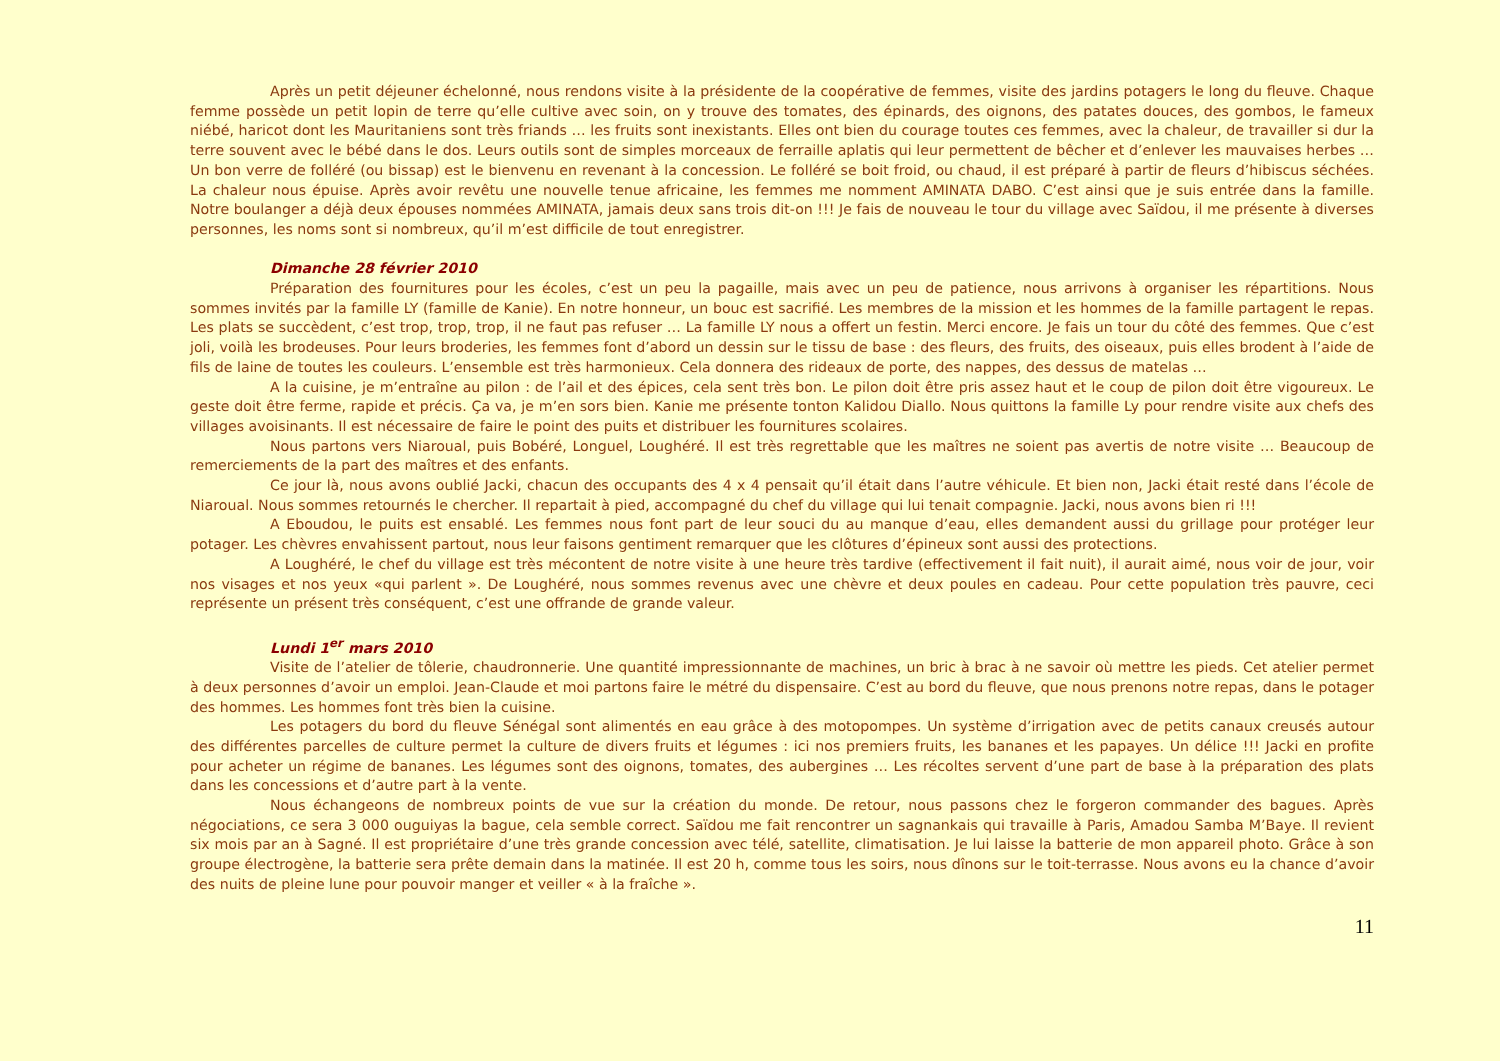Après un petit déjeuner échelonné, nous rendons visite à la présidente de la coopérative de femmes, visite des jardins potagers le long du fleuve. Chaque femme possède un petit lopin de terre qu’elle cultive avec soin, on y trouve des tomates, des épinards, des oignons, des patates douces, des gombos, le fameux niébé, haricot dont les Mauritaniens sont très friands … les fruits sont inexistants. Elles ont bien du courage toutes ces femmes, avec la chaleur, de travailler si dur la terre souvent avec le bébé dans le dos. Leurs outils sont de simples morceaux de ferraille aplatis qui leur permettent de bêcher et d’enlever les mauvaises herbes … Un bon verre de folléré (ou bissap) est le bienvenu en revenant à la concession. Le folléré se boit froid, ou chaud, il est préparé à partir de fleurs d’hibiscus séchées. La chaleur nous épuise. Après avoir revêtu une nouvelle tenue africaine, les femmes me nomment AMINATA DABO. C’est ainsi que je suis entrée dans la famille. Notre boulanger a déjà deux épouses nommées AMINATA, jamais deux sans trois dit-on !!! Je fais de nouveau le tour du village avec Saïdou, il me présente à diverses personnes, les noms sont si nombreux, qu’il m’est difficile de tout enregistrer.
Dimanche 28 février 2010
Préparation des fournitures pour les écoles, c’est un peu la pagaille, mais avec un peu de patience, nous arrivons à organiser les répartitions. Nous sommes invités par la famille LY (famille de Kanie). En notre honneur, un bouc est sacrifié. Les membres de la mission et les hommes de la famille partagent le repas. Les plats se succèdent, c’est trop, trop, trop, il ne faut pas refuser … La famille LY nous a offert un festin. Merci encore. Je fais un tour du côté des femmes. Que c’est joli, voilà les brodeuses. Pour leurs broderies, les femmes font d’abord un dessin sur le tissu de base : des fleurs, des fruits, des oiseaux, puis elles brodent à l’aide de fils de laine de toutes les couleurs. L’ensemble est très harmonieux. Cela donnera des rideaux de porte, des nappes, des dessus de matelas …
A la cuisine, je m’entraîne au pilon : de l’ail et des épices, cela sent très bon. Le pilon doit être pris assez haut et le coup de pilon doit être vigoureux. Le geste doit être ferme, rapide et précis. Ça va, je m’en sors bien. Kanie me présente tonton Kalidou Diallo. Nous quittons la famille Ly pour rendre visite aux chefs des villages avoisinants. Il est nécessaire de faire le point des puits et distribuer les fournitures scolaires.
Nous partons vers Niaroual, puis Bobéré, Longuel, Loughéré. Il est très regrettable que les maîtres ne soient pas avertis de notre visite … Beaucoup de remerciements de la part des maîtres et des enfants.
Ce jour là, nous avons oublié Jacki, chacun des occupants des 4 x 4 pensait qu’il était dans l’autre véhicule. Et bien non, Jacki était resté dans l’école de Niaroual. Nous sommes retournés le chercher. Il repartait à pied, accompagné du chef du village qui lui tenait compagnie. Jacki, nous avons bien ri !!!
A Eboudou, le puits est ensablé. Les femmes nous font part de leur souci du au manque d’eau, elles demandent aussi du grillage pour protéger leur potager. Les chèvres envahissent partout, nous leur faisons gentiment remarquer que les clôtures d’épineux sont aussi des protections.
A Loughéré, le chef du village est très mécontent de notre visite à une heure très tardive (effectivement il fait nuit), il aurait aimé, nous voir de jour, voir nos visages et nos yeux «qui parlent ». De Loughéré, nous sommes revenus avec une chèvre et deux poules en cadeau. Pour cette population très pauvre, ceci représente un présent très conséquent, c’est une offrande de grande valeur.
Lundi 1<sup>er</sup> mars 2010
Visite de l’atelier de tôlerie, chaudronnerie. Une quantité impressionnante de machines, un bric à brac à ne savoir où mettre les pieds. Cet atelier permet à deux personnes d’avoir un emploi. Jean-Claude et moi partons faire le métré du dispensaire. C’est au bord du fleuve, que nous prenons notre repas, dans le potager des hommes. Les hommes font très bien la cuisine.
Les potagers du bord du fleuve Sénégal sont alimentés en eau grâce à des motopompes. Un système d’irrigation avec de petits canaux creusés autour des différentes parcelles de culture permet la culture de divers fruits et légumes : ici nos premiers fruits, les bananes et les papayes. Un délice !!! Jacki en profite pour acheter un régime de bananes. Les légumes sont des oignons, tomates, des aubergines … Les récoltes servent d’une part de base à la préparation des plats dans les concessions et d’autre part à la vente.
Nous échangeons de nombreux points de vue sur la création du monde. De retour, nous passons chez le forgeron commander des bagues. Après négociations, ce sera 3 000 ouguiyas la bague, cela semble correct. Saïdou me fait rencontrer un sagnankais qui travaille à Paris, Amadou Samba M’Baye. Il revient six mois par an à Sagné. Il est propriétaire d’une très grande concession avec télé, satellite, climatisation. Je lui laisse la batterie de mon appareil photo. Grâce à son groupe électrogène, la batterie sera prête demain dans la matinée. Il est 20 h, comme tous les soirs, nous dînons sur le toit-terrasse. Nous avons eu la chance d’avoir des nuits de pleine lune pour pouvoir manger et veiller « à la fraîche ».
11